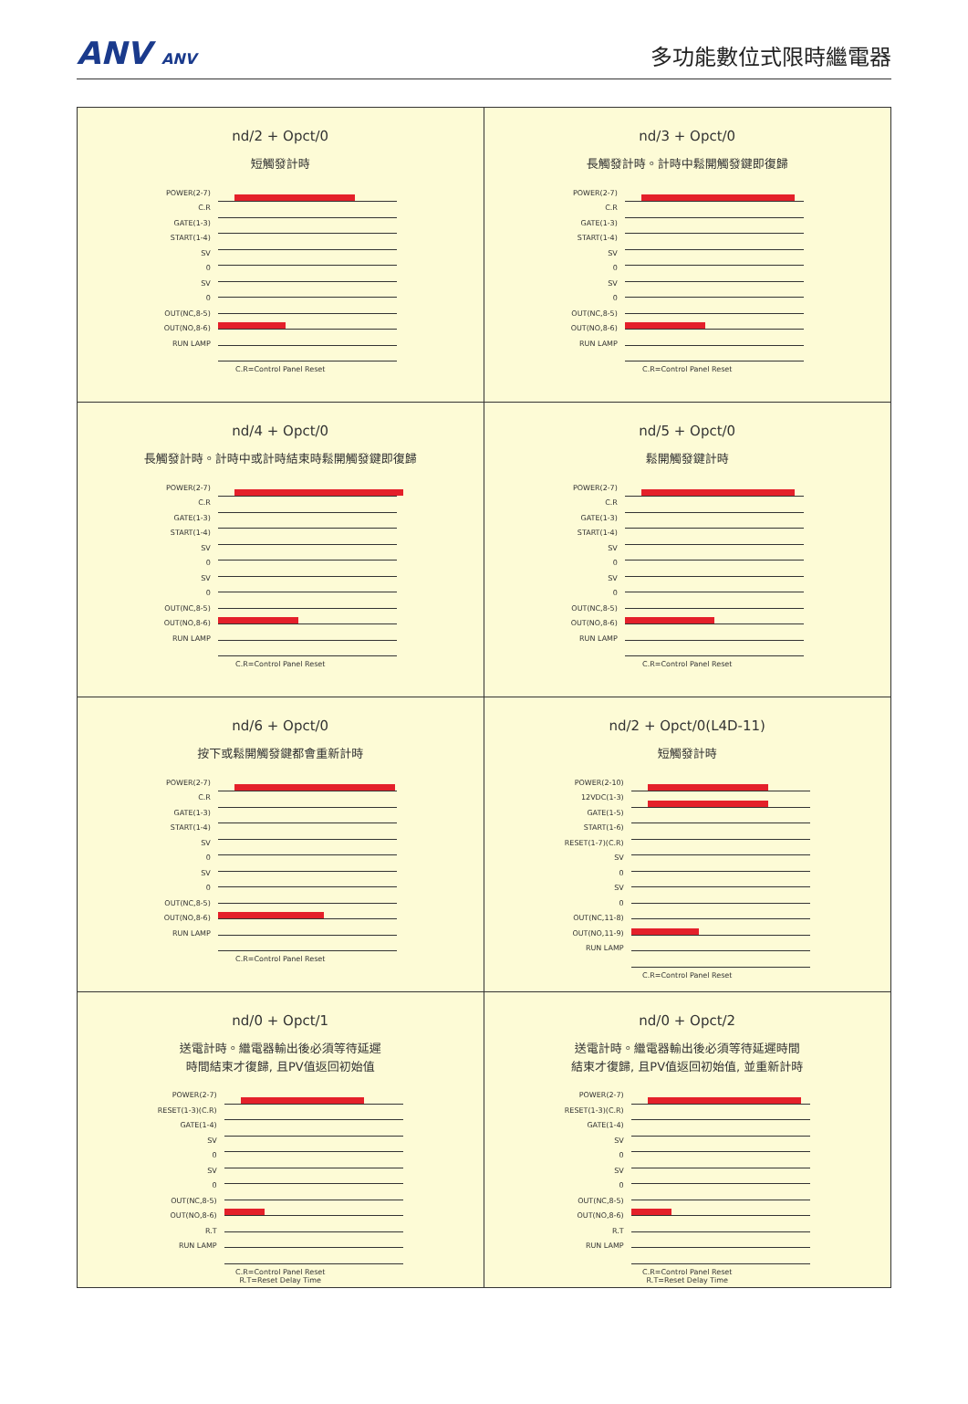ANV ANV
多功能數位式限時繼電器
nd/2 + Opct/0
短觸發計時
POWER(2-7)
C.R
GATE(1-3)
START(1-4)
SV
0
SV
0
OUT(NC,8-5)
OUT(NO,8-6)
RUN LAMP
C.R=Control Panel Reset
nd/3 + Opct/0
長觸發計時。計時中鬆開觸發鍵即復歸
POWER(2-7)
C.R
GATE(1-3)
START(1-4)
SV
0
SV
0
OUT(NC,8-5)
OUT(NO,8-6)
RUN LAMP
C.R=Control Panel Reset
nd/4 + Opct/0
長觸發計時。計時中或計時結束時鬆開觸發鍵即復歸
POWER(2-7)
C.R
GATE(1-3)
START(1-4)
SV
0
SV
0
OUT(NC,8-5)
OUT(NO,8-6)
RUN LAMP
C.R=Control Panel Reset
nd/5 + Opct/0
鬆開觸發鍵計時
POWER(2-7)
C.R
GATE(1-3)
START(1-4)
SV
0
SV
0
OUT(NC,8-5)
OUT(NO,8-6)
RUN LAMP
C.R=Control Panel Reset
nd/6 + Opct/0
按下或鬆開觸發鍵都會重新計時
POWER(2-7)
C.R
GATE(1-3)
START(1-4)
SV
0
SV
0
OUT(NC,8-5)
OUT(NO,8-6)
RUN LAMP
C.R=Control Panel Reset
nd/2 + Opct/0(L4D-11)
短觸發計時
POWER(2-10)
12VDC(1-3)
GATE(1-5)
START(1-6)
RESET(1-7)(C.R)
SV
0
SV
0
OUT(NC,11-8)
OUT(NO,11-9)
RUN LAMP
C.R=Control Panel Reset
nd/0 + Opct/1
送電計時。繼電器輸出後必須等待延遲
時間結束才復歸, 且PV值返回初始值
POWER(2-7)
RESET(1-3)(C.R)
GATE(1-4)
SV
0
SV
0
OUT(NC,8-5)
OUT(NO,8-6)
R.T
RUN LAMP
C.R=Control Panel Reset
R.T=Reset Delay Time
nd/0 + Opct/2
送電計時。繼電器輸出後必須等待延遲時間
結束才復歸, 且PV值返回初始值, 並重新計時
POWER(2-7)
RESET(1-3)(C.R)
GATE(1-4)
SV
0
SV
0
OUT(NC,8-5)
OUT(NO,8-6)
R.T
RUN LAMP
C.R=Control Panel Reset
R.T=Reset Delay Time